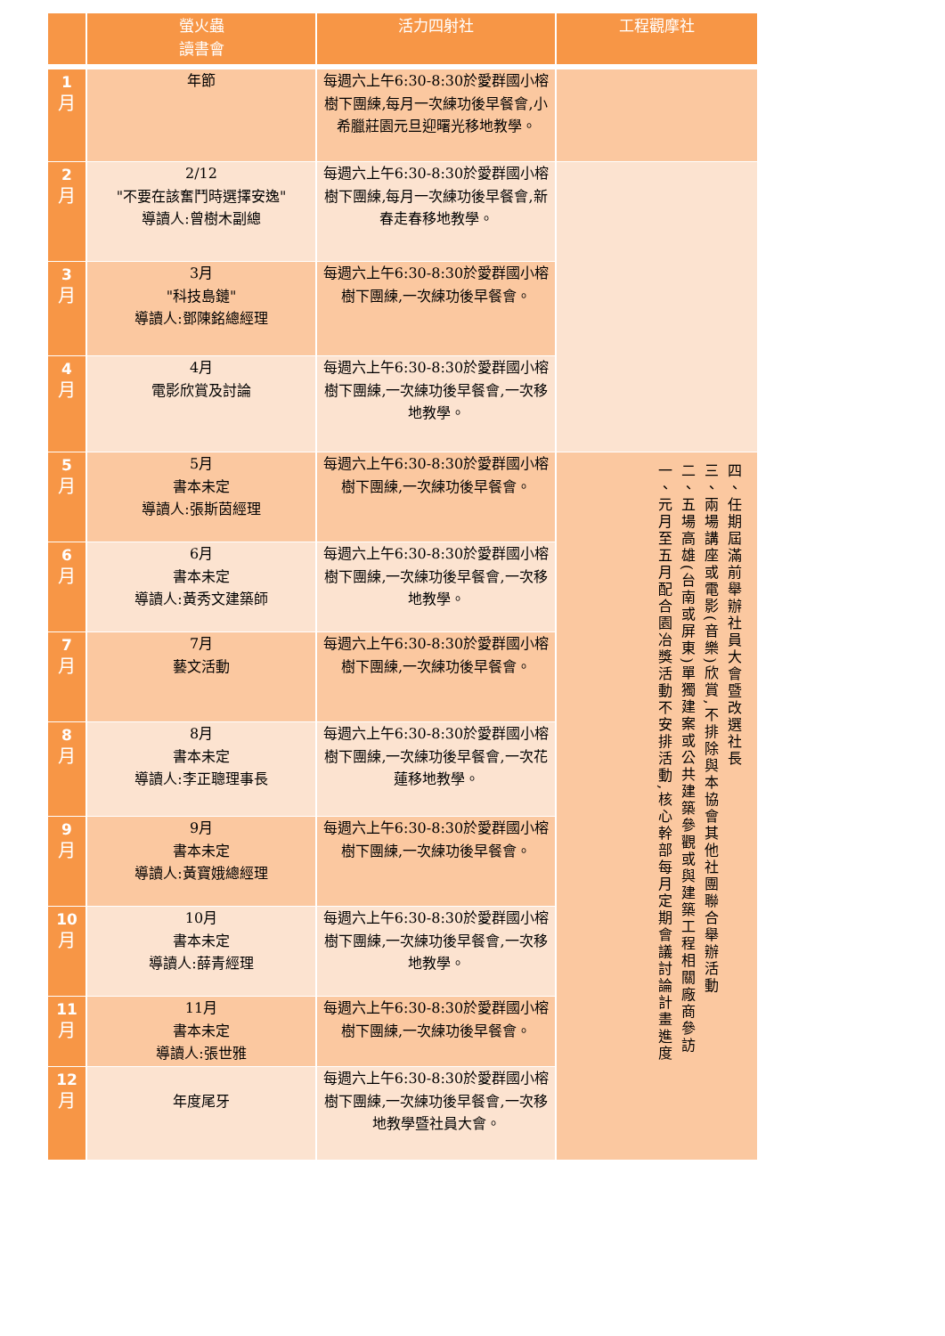| | 螢火蟲 讀書會 | 活力四射社 | 工程觀摩社 |
| --- | --- | --- | --- |
| 1 月 | 年節 | 每週六上午6:30-8:30於愛群國小榕樹下團練,每月一次練功後早餐會,小希臘莊園元旦迎曙光移地教學。 | |
| 2 月 | 2/12 "不要在該奮鬥時選擇安逸" 導讀人:曾樹木副總 | 每週六上午6:30-8:30於愛群國小榕樹下團練,每月一次練功後早餐會,新春走春移地教學。 | |
| 3 月 | 3月 "科技島鏈" 導讀人:鄧陳銘總經理 | 每週六上午6:30-8:30於愛群國小榕樹下團練,一次練功後早餐會。 | |
| 4 月 | 4月 電影欣賞及討論 | 每週六上午6:30-8:30於愛群國小榕樹下團練,一次練功後早餐會,一次移地教學。 | |
| 5 月 | 5月 書本未定 導讀人:張斯茵經理 | 每週六上午6:30-8:30於愛群國小榕樹下團練,一次練功後早餐會。 | 四、任期屆滿前舉辦社員大會暨改選社長 三、兩場講座或電影(音樂)欣賞,不排除與本協會其他社團聯合舉辦活動 二、五場高雄(台南或屏東)單獨建案或公共建築參觀或與建築工程相關廠商參訪 一、元月至五月配合園冶獎活動不安排活動,核心幹部每月定期會議討論計畫進度 |
| 6 月 | 6月 書本未定 導讀人:黃秀文建築師 | 每週六上午6:30-8:30於愛群國小榕樹下團練,一次練功後早餐會,一次移地教學。 | |
| 7 月 | 7月 藝文活動 | 每週六上午6:30-8:30於愛群國小榕樹下團練,一次練功後早餐會。 | |
| 8 月 | 8月 書本未定 導讀人:李正聰理事長 | 每週六上午6:30-8:30於愛群國小榕樹下團練,一次練功後早餐會,一次花蓮移地教學。 | |
| 9 月 | 9月 書本未定 導讀人:黃寶娥總經理 | 每週六上午6:30-8:30於愛群國小榕樹下團練,一次練功後早餐會。 | |
| 10 月 | 10月 書本未定 導讀人:薛青經理 | 每週六上午6:30-8:30於愛群國小榕樹下團練,一次練功後早餐會,一次移地教學。 | |
| 11 月 | 11月 書本未定 導讀人:張世雅 | 每週六上午6:30-8:30於愛群國小榕樹下團練,一次練功後早餐會。 | |
| 12 月 | 年度尾牙 | 每週六上午6:30-8:30於愛群國小榕樹下團練,一次練功後早餐會,一次移地教學暨社員大會。 | |